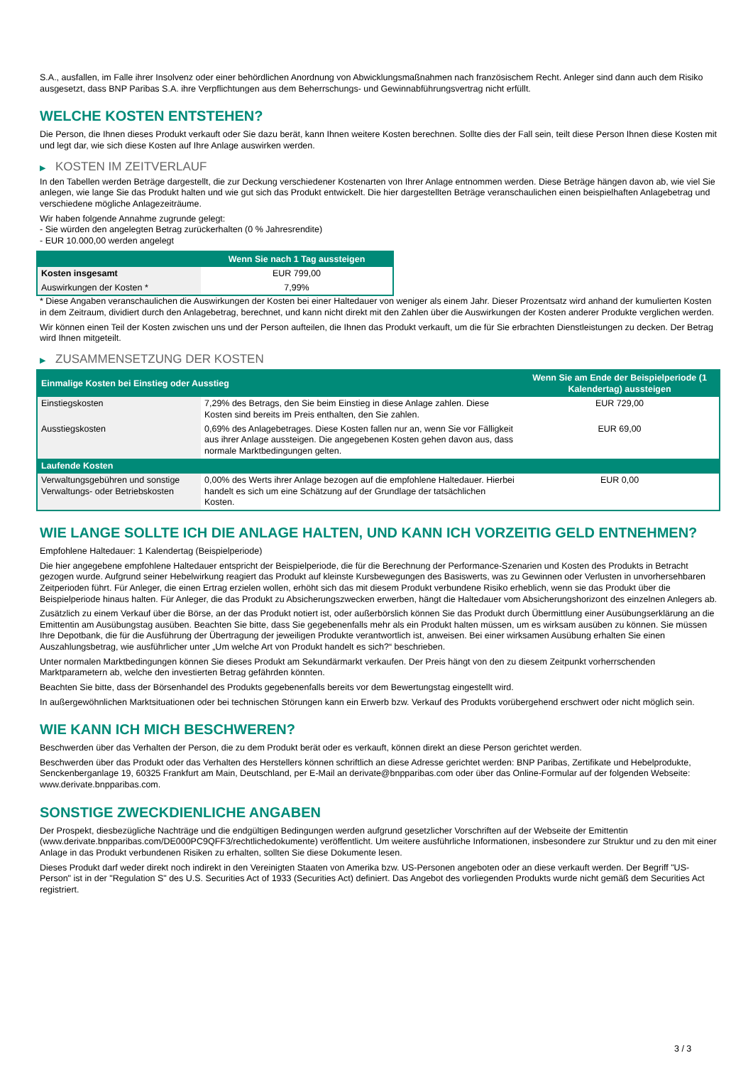S.A., ausfallen, im Falle ihrer Insolvenz oder einer behördlichen Anordnung von Abwicklungsmaßnahmen nach französischem Recht. Anleger sind dann auch dem Risiko ausgesetzt, dass BNP Paribas S.A. ihre Verpflichtungen aus dem Beherrschungs- und Gewinnabführungsvertrag nicht erfüllt.
WELCHE KOSTEN ENTSTEHEN?
Die Person, die Ihnen dieses Produkt verkauft oder Sie dazu berät, kann Ihnen weitere Kosten berechnen. Sollte dies der Fall sein, teilt diese Person Ihnen diese Kosten mit und legt dar, wie sich diese Kosten auf Ihre Anlage auswirken werden.
▶ KOSTEN IM ZEITVERLAUF
In den Tabellen werden Beträge dargestellt, die zur Deckung verschiedener Kostenarten von Ihrer Anlage entnommen werden. Diese Beträge hängen davon ab, wie viel Sie anlegen, wie lange Sie das Produkt halten und wie gut sich das Produkt entwickelt. Die hier dargestellten Beträge veranschaulichen einen beispielhaften Anlagebetrag und verschiedene mögliche Anlagezeiträume.
Wir haben folgende Annahme zugrunde gelegt:
- Sie würden den angelegten Betrag zurückerhalten (0 % Jahresrendite)
- EUR 10.000,00 werden angelegt
| | Wenn Sie nach 1 Tag aussteigen |
| --- | --- |
| Kosten insgesamt | EUR 799,00 |
| Auswirkungen der Kosten * | 7,99% |
* Diese Angaben veranschaulichen die Auswirkungen der Kosten bei einer Haltedauer von weniger als einem Jahr. Dieser Prozentsatz wird anhand der kumulierten Kosten in dem Zeitraum, dividiert durch den Anlagebetrag, berechnet, und kann nicht direkt mit den Zahlen über die Auswirkungen der Kosten anderer Produkte verglichen werden.
Wir können einen Teil der Kosten zwischen uns und der Person aufteilen, die Ihnen das Produkt verkauft, um die für Sie erbrachten Dienstleistungen zu decken. Der Betrag wird Ihnen mitgeteilt.
▶ ZUSAMMENSETZUNG DER KOSTEN
| Einmalige Kosten bei Einstieg oder Ausstieg | | Wenn Sie am Ende der Beispielperiode (1 Kalendertag) aussteigen |
| --- | --- | --- |
| Einstiegskosten | 7,29% des Betrags, den Sie beim Einstieg in diese Anlage zahlen. Diese Kosten sind bereits im Preis enthalten, den Sie zahlen. | EUR 729,00 |
| Ausstiegskosten | 0,69% des Anlagebetrages. Diese Kosten fallen nur an, wenn Sie vor Fälligkeit aus ihrer Anlage aussteigen. Die angegebenen Kosten gehen davon aus, dass normale Marktbedingungen gelten. | EUR 69,00 |
| Laufende Kosten | | |
| Verwaltungsgebühren und sonstige Verwaltungs- oder Betriebskosten | 0,00% des Werts ihrer Anlage bezogen auf die empfohlene Haltedauer. Hierbei handelt es sich um eine Schätzung auf der Grundlage der tatsächlichen Kosten. | EUR 0,00 |
WIE LANGE SOLLTE ICH DIE ANLAGE HALTEN, UND KANN ICH VORZEITIG GELD ENTNEHMEN?
Empfohlene Haltedauer: 1 Kalendertag (Beispielperiode)
Die hier angegebene empfohlene Haltedauer entspricht der Beispielperiode, die für die Berechnung der Performance-Szenarien und Kosten des Produkts in Betracht gezogen wurde. Aufgrund seiner Hebelwirkung reagiert das Produkt auf kleinste Kursbewegungen des Basiswerts, was zu Gewinnen oder Verlusten in unvorhersehbaren Zeitperioden führt. Für Anleger, die einen Ertrag erzielen wollen, erhöht sich das mit diesem Produkt verbundene Risiko erheblich, wenn sie das Produkt über die Beispielperiode hinaus halten. Für Anleger, die das Produkt zu Absicherungszwecken erwerben, hängt die Haltedauer vom Absicherungshorizont des einzelnen Anlegers ab.
Zusätzlich zu einem Verkauf über die Börse, an der das Produkt notiert ist, oder außerbörslich können Sie das Produkt durch Übermittlung einer Ausübungserklärung an die Emittentin am Ausübungstag ausüben. Beachten Sie bitte, dass Sie gegebenenfalls mehr als ein Produkt halten müssen, um es wirksam ausüben zu können. Sie müssen Ihre Depotbank, die für die Ausführung der Übertragung der jeweiligen Produkte verantwortlich ist, anweisen. Bei einer wirksamen Ausübung erhalten Sie einen Auszahlungsbetrag, wie ausführlicher unter „Um welche Art von Produkt handelt es sich?“ beschrieben.
Unter normalen Marktbedingungen können Sie dieses Produkt am Sekundärmarkt verkaufen. Der Preis hängt von den zu diesem Zeitpunkt vorherrschenden Marktparametern ab, welche den investierten Betrag gefährden könnten.
Beachten Sie bitte, dass der Börsenhandel des Produkts gegebenenfalls bereits vor dem Bewertungstag eingestellt wird.
In außergewöhnlichen Marktsituationen oder bei technischen Störungen kann ein Erwerb bzw. Verkauf des Produkts vorübergehend erschwert oder nicht möglich sein.
WIE KANN ICH MICH BESCHWEREN?
Beschwerden über das Verhalten der Person, die zu dem Produkt berät oder es verkauft, können direkt an diese Person gerichtet werden.
Beschwerden über das Produkt oder das Verhalten des Herstellers können schriftlich an diese Adresse gerichtet werden: BNP Paribas, Zertifikate und Hebelprodukte, Senckenberganlage 19, 60325 Frankfurt am Main, Deutschland, per E-Mail an derivate@bnpparibas.com oder über das Online-Formular auf der folgenden Webseite: www.derivate.bnpparibas.com.
SONSTIGE ZWECKDIENLICHE ANGABEN
Der Prospekt, diesbezügliche Nachträge und die endgültigen Bedingungen werden aufgrund gesetzlicher Vorschriften auf der Webseite der Emittentin (www.derivate.bnpparibas.com/DE000PC9QFF3/rechtlichedokumente) veröffentlicht. Um weitere ausführliche Informationen, insbesondere zur Struktur und zu den mit einer Anlage in das Produkt verbundenen Risiken zu erhalten, sollten Sie diese Dokumente lesen.
Dieses Produkt darf weder direkt noch indirekt in den Vereinigten Staaten von Amerika bzw. US-Personen angeboten oder an diese verkauft werden. Der Begriff "US-Person" ist in der "Regulation S" des U.S. Securities Act of 1933 (Securities Act) definiert. Das Angebot des vorliegenden Produkts wurde nicht gemäß dem Securities Act registriert.
3 / 3